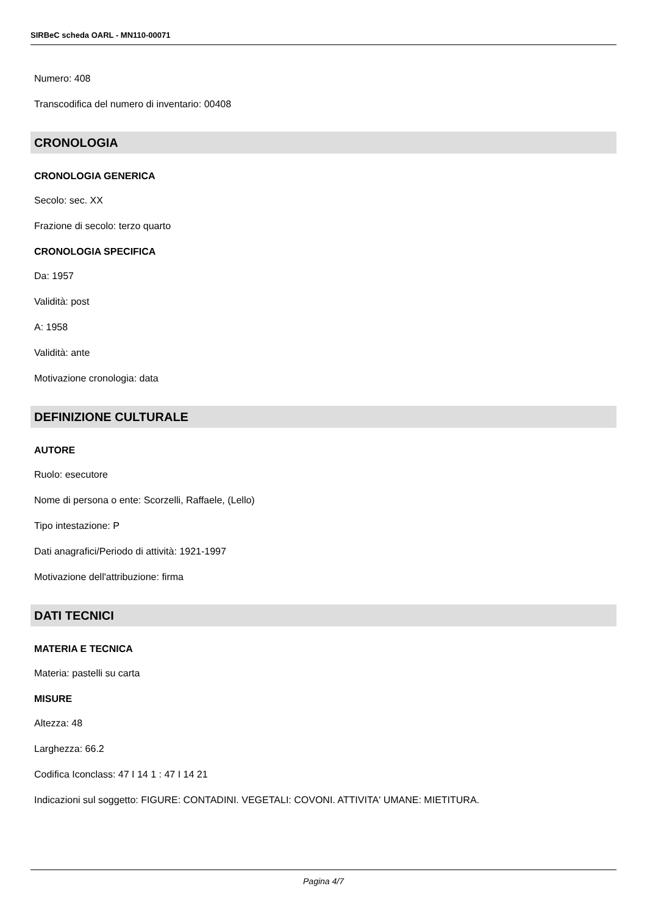SIRBeC scheda OARL - MN110-00071
Numero: 408
Transcodifica del numero di inventario: 00408
CRONOLOGIA
CRONOLOGIA GENERICA
Secolo: sec. XX
Frazione di secolo: terzo quarto
CRONOLOGIA SPECIFICA
Da: 1957
Validità: post
A: 1958
Validità: ante
Motivazione cronologia: data
DEFINIZIONE CULTURALE
AUTORE
Ruolo: esecutore
Nome di persona o ente: Scorzelli, Raffaele, (Lello)
Tipo intestazione: P
Dati anagrafici/Periodo di attività: 1921-1997
Motivazione dell'attribuzione: firma
DATI TECNICI
MATERIA E TECNICA
Materia: pastelli su carta
MISURE
Altezza: 48
Larghezza: 66.2
Codifica Iconclass: 47 I 14 1 : 47 I 14 21
Indicazioni sul soggetto: FIGURE: CONTADINI. VEGETALI: COVONI. ATTIVITA' UMANE: MIETITURA.
Pagina 4/7